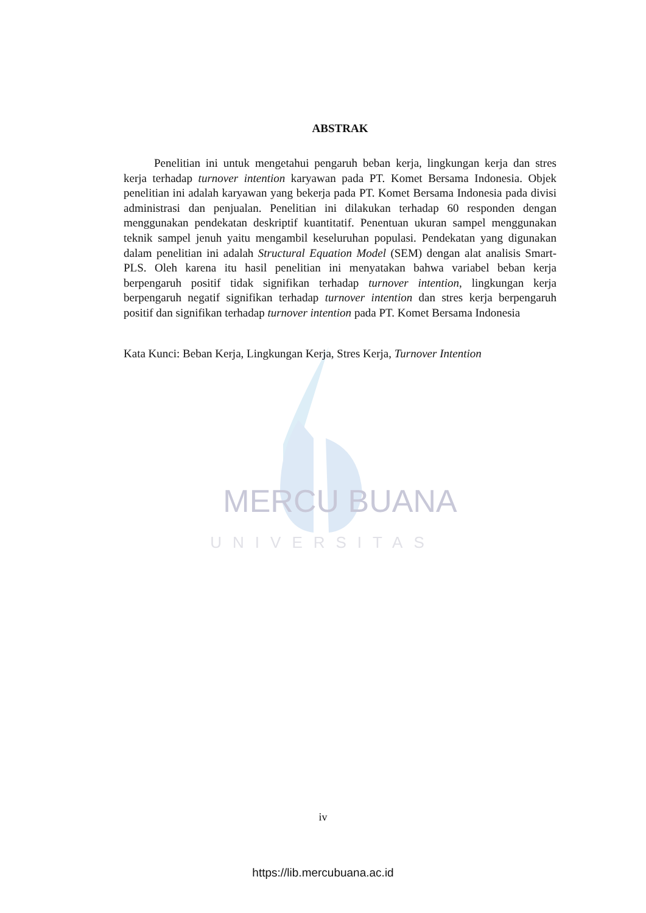UNIVERSITAS
ABSTRAK
Penelitian ini untuk mengetahui pengaruh beban kerja, lingkungan kerja dan stres kerja terhadap turnover intention karyawan pada PT. Komet Bersama Indonesia. Objek penelitian ini adalah karyawan yang bekerja pada PT. Komet Bersama Indonesia pada divisi administrasi dan penjualan. Penelitian ini dilakukan terhadap 60 responden dengan menggunakan pendekatan deskriptif kuantitatif. Penentuan ukuran sampel menggunakan teknik sampel jenuh yaitu mengambil keseluruhan populasi. Pendekatan yang digunakan dalam penelitian ini adalah Structural Equation Model (SEM) dengan alat analisis Smart-PLS. Oleh karena itu hasil penelitian ini menyatakan bahwa variabel beban kerja berpengaruh positif tidak signifikan terhadap turnover intention, lingkungan kerja berpengaruh negatif signifikan terhadap turnover intention dan stres kerja berpengaruh positif dan signifikan terhadap turnover intention pada PT. Komet Bersama Indonesia
Kata Kunci: Beban Kerja, Lingkungan Kerja, Stres Kerja, Turnover Intention
MERCU BUANA
iv
https://lib.mercubuana.ac.id